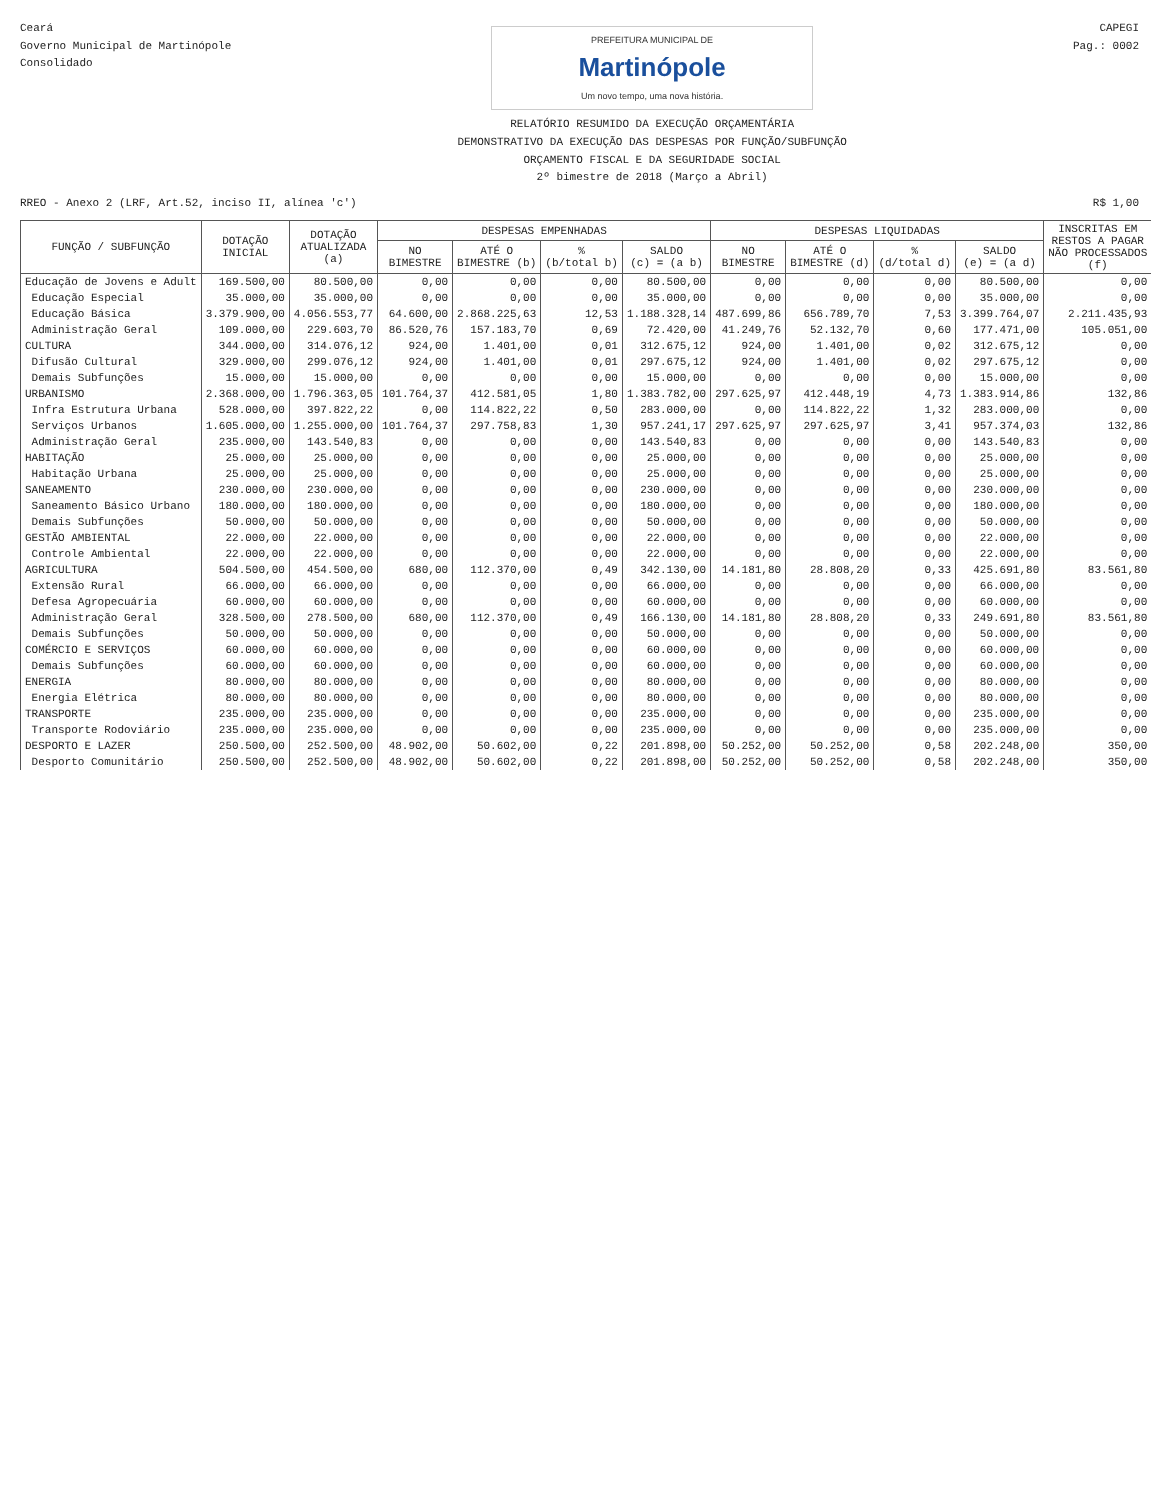Ceará
Governo Municipal de Martinópole
Consolidado
PREFEITURA MUNICIPAL DE
Martinópole
Um novo tempo, uma nova história.
RELATÓRIO RESUMIDO DA EXECUÇÃO ORÇAMENTÁRIA
DEMONSTRATIVO DA EXECUÇÃO DAS DESPESAS POR FUNÇÃO/SUBFUNÇÃO
ORÇAMENTO FISCAL E DA SEGURIDADE SOCIAL
2º bimestre de 2018 (Março a Abril)
CAPEGI
Pag.: 0002
RREO - Anexo 2 (LRF, Art.52, inciso II, alínea 'c')
R$ 1,00
| FUNÇÃO / SUBFUNÇÃO | DOTAÇÃO INICIAL | DOTAÇÃO ATUALIZADA (a) | DESPESAS EMPENHADAS | | | | DESPESAS LIQUIDADAS | | | | INSCRITAS EM RESTOS A PAGAR NÃO PROCESSADOS (f) |
| --- | --- | --- | --- | --- | --- | --- | --- | --- | --- | --- | --- |
| | | | NO BIMESTRE | ATÉ O BIMESTRE (b) | % (b/total b) | SALDO (c) = (a b) | NO BIMESTRE | ATÉ O BIMESTRE (d) | % (d/total d) | SALDO (e) = (a d) | |
| Educação de Jovens e Adult | 169.500,00 | 80.500,00 | 0,00 | 0,00 | 0,00 | 80.500,00 | 0,00 | 0,00 | 0,00 | 80.500,00 | 0,00 |
| Educação Especial | 35.000,00 | 35.000,00 | 0,00 | 0,00 | 0,00 | 35.000,00 | 0,00 | 0,00 | 0,00 | 35.000,00 | 0,00 |
| Educação Básica | 3.379.900,00 | 4.056.553,77 | 64.600,00 | 2.868.225,63 | 12,53 | 1.188.328,14 | 487.699,86 | 656.789,70 | 7,53 | 3.399.764,07 | 2.211.435,93 |
| Administração Geral | 109.000,00 | 229.603,70 | 86.520,76 | 157.183,70 | 0,69 | 72.420,00 | 41.249,76 | 52.132,70 | 0,60 | 177.471,00 | 105.051,00 |
| CULTURA | 344.000,00 | 314.076,12 | 924,00 | 1.401,00 | 0,01 | 312.675,12 | 924,00 | 1.401,00 | 0,02 | 312.675,12 | 0,00 |
| Difusão Cultural | 329.000,00 | 299.076,12 | 924,00 | 1.401,00 | 0,01 | 297.675,12 | 924,00 | 1.401,00 | 0,02 | 297.675,12 | 0,00 |
| Demais Subfunções | 15.000,00 | 15.000,00 | 0,00 | 0,00 | 0,00 | 15.000,00 | 0,00 | 0,00 | 0,00 | 15.000,00 | 0,00 |
| URBANISMO | 2.368.000,00 | 1.796.363,05 | 101.764,37 | 412.581,05 | 1,80 | 1.383.782,00 | 297.625,97 | 412.448,19 | 4,73 | 1.383.914,86 | 132,86 |
| Infra Estrutura Urbana | 528.000,00 | 397.822,22 | 0,00 | 114.822,22 | 0,50 | 283.000,00 | 0,00 | 114.822,22 | 1,32 | 283.000,00 | 0,00 |
| Serviços Urbanos | 1.605.000,00 | 1.255.000,00 | 101.764,37 | 297.758,83 | 1,30 | 957.241,17 | 297.625,97 | 297.625,97 | 3,41 | 957.374,03 | 132,86 |
| Administração Geral | 235.000,00 | 143.540,83 | 0,00 | 0,00 | 0,00 | 143.540,83 | 0,00 | 0,00 | 0,00 | 143.540,83 | 0,00 |
| HABITAÇÃO | 25.000,00 | 25.000,00 | 0,00 | 0,00 | 0,00 | 25.000,00 | 0,00 | 0,00 | 0,00 | 25.000,00 | 0,00 |
| Habitação Urbana | 25.000,00 | 25.000,00 | 0,00 | 0,00 | 0,00 | 25.000,00 | 0,00 | 0,00 | 0,00 | 25.000,00 | 0,00 |
| SANEAMENTO | 230.000,00 | 230.000,00 | 0,00 | 0,00 | 0,00 | 230.000,00 | 0,00 | 0,00 | 0,00 | 230.000,00 | 0,00 |
| Saneamento Básico Urbano | 180.000,00 | 180.000,00 | 0,00 | 0,00 | 0,00 | 180.000,00 | 0,00 | 0,00 | 0,00 | 180.000,00 | 0,00 |
| Demais Subfunções | 50.000,00 | 50.000,00 | 0,00 | 0,00 | 0,00 | 50.000,00 | 0,00 | 0,00 | 0,00 | 50.000,00 | 0,00 |
| GESTÃO AMBIENTAL | 22.000,00 | 22.000,00 | 0,00 | 0,00 | 0,00 | 22.000,00 | 0,00 | 0,00 | 0,00 | 22.000,00 | 0,00 |
| Controle Ambiental | 22.000,00 | 22.000,00 | 0,00 | 0,00 | 0,00 | 22.000,00 | 0,00 | 0,00 | 0,00 | 22.000,00 | 0,00 |
| AGRICULTURA | 504.500,00 | 454.500,00 | 680,00 | 112.370,00 | 0,49 | 342.130,00 | 14.181,80 | 28.808,20 | 0,33 | 425.691,80 | 83.561,80 |
| Extensão Rural | 66.000,00 | 66.000,00 | 0,00 | 0,00 | 0,00 | 66.000,00 | 0,00 | 0,00 | 0,00 | 66.000,00 | 0,00 |
| Defesa Agropecuária | 60.000,00 | 60.000,00 | 0,00 | 0,00 | 0,00 | 60.000,00 | 0,00 | 0,00 | 0,00 | 60.000,00 | 0,00 |
| Administração Geral | 328.500,00 | 278.500,00 | 680,00 | 112.370,00 | 0,49 | 166.130,00 | 14.181,80 | 28.808,20 | 0,33 | 249.691,80 | 83.561,80 |
| Demais Subfunções | 50.000,00 | 50.000,00 | 0,00 | 0,00 | 0,00 | 50.000,00 | 0,00 | 0,00 | 0,00 | 50.000,00 | 0,00 |
| COMÉRCIO E SERVIÇOS | 60.000,00 | 60.000,00 | 0,00 | 0,00 | 0,00 | 60.000,00 | 0,00 | 0,00 | 0,00 | 60.000,00 | 0,00 |
| Demais Subfunções | 60.000,00 | 60.000,00 | 0,00 | 0,00 | 0,00 | 60.000,00 | 0,00 | 0,00 | 0,00 | 60.000,00 | 0,00 |
| ENERGIA | 80.000,00 | 80.000,00 | 0,00 | 0,00 | 0,00 | 80.000,00 | 0,00 | 0,00 | 0,00 | 80.000,00 | 0,00 |
| Energia Elétrica | 80.000,00 | 80.000,00 | 0,00 | 0,00 | 0,00 | 80.000,00 | 0,00 | 0,00 | 0,00 | 80.000,00 | 0,00 |
| TRANSPORTE | 235.000,00 | 235.000,00 | 0,00 | 0,00 | 0,00 | 235.000,00 | 0,00 | 0,00 | 0,00 | 235.000,00 | 0,00 |
| Transporte Rodoviário | 235.000,00 | 235.000,00 | 0,00 | 0,00 | 0,00 | 235.000,00 | 0,00 | 0,00 | 0,00 | 235.000,00 | 0,00 |
| DESPORTO E LAZER | 250.500,00 | 252.500,00 | 48.902,00 | 50.602,00 | 0,22 | 201.898,00 | 50.252,00 | 50.252,00 | 0,58 | 202.248,00 | 350,00 |
| Desporto Comunitário | 250.500,00 | 252.500,00 | 48.902,00 | 50.602,00 | 0,22 | 201.898,00 | 50.252,00 | 50.252,00 | 0,58 | 202.248,00 | 350,00 |